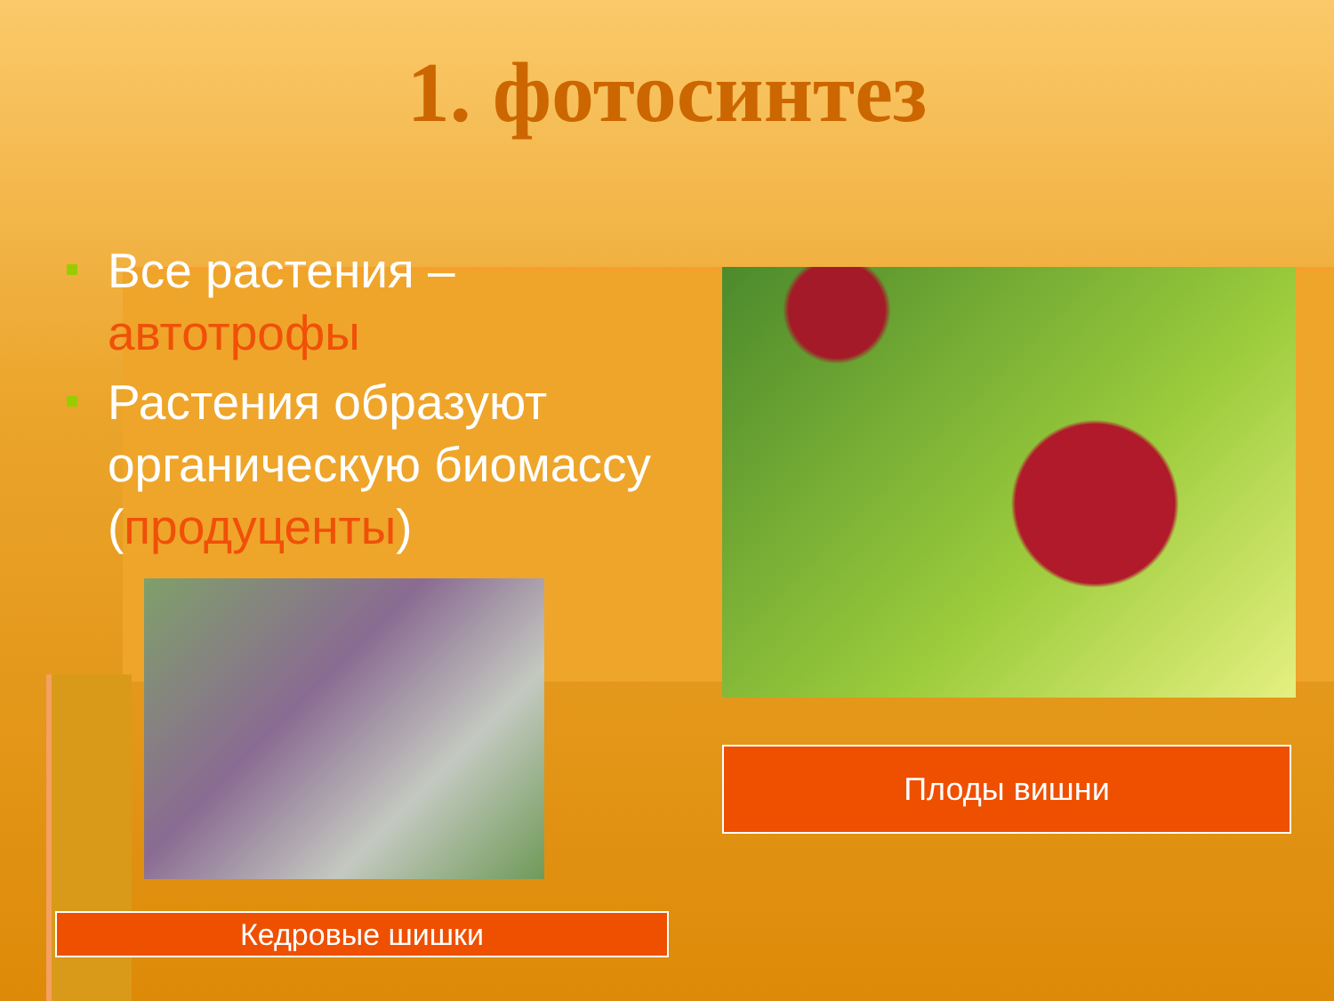1. фотосинтез
Все растения – автотрофы
Растения образуют органическую биомассу (продуценты)
Плоды вишни
Кедровые шишки